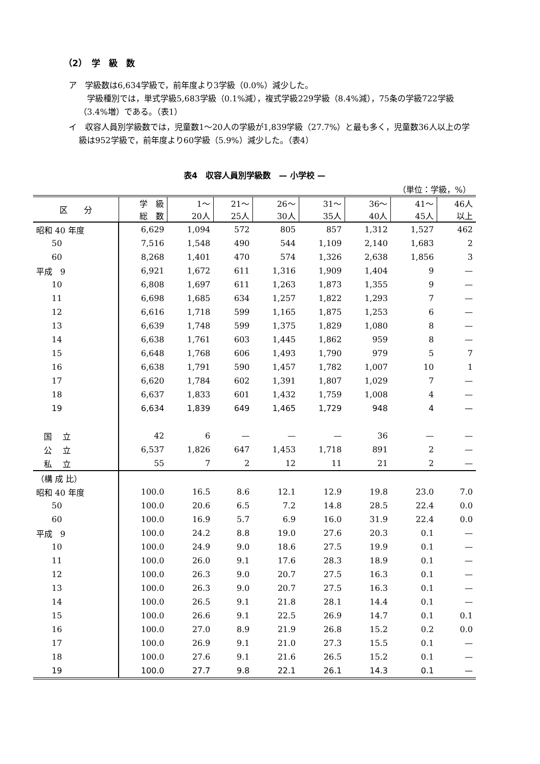（2）　学　級　数
ア　学級数は6,634学級で，前年度より3学級（0.0%）減少した。
　学級種別では，単式学級5,683学級（0.1%減），複式学級229学級（8.4%減），75条の学級722学級（3.4%増）である。（表1）
イ　収容人員別学級数では，児童数1〜20人の学級が1,839学級（27.7%）と最も多く，児童数36人以上の学級は952学級で，前年度より60学級（5.9%）減少した。（表4）
表4　収容人員別学級数　— 小学校 —
（単位：学級，%）
| 区 分 | 学 級 総 数 | 1〜 20人 | 21〜 25人 | 26〜 30人 | 31〜 35人 | 36〜 40人 | 41〜 45人 | 46人 以上 |
| --- | --- | --- | --- | --- | --- | --- | --- | --- |
| 昭和 40 年度 | 6,629 | 1,094 | 572 | 805 | 857 | 1,312 | 1,527 | 462 |
| 50 | 7,516 | 1,548 | 490 | 544 | 1,109 | 2,140 | 1,683 | 2 |
| 60 | 8,268 | 1,401 | 470 | 574 | 1,326 | 2,638 | 1,856 | 3 |
| 平成 9 | 6,921 | 1,672 | 611 | 1,316 | 1,909 | 1,404 | 9 | — |
| 10 | 6,808 | 1,697 | 611 | 1,263 | 1,873 | 1,355 | 9 | — |
| 11 | 6,698 | 1,685 | 634 | 1,257 | 1,822 | 1,293 | 7 | — |
| 12 | 6,616 | 1,718 | 599 | 1,165 | 1,875 | 1,253 | 6 | — |
| 13 | 6,639 | 1,748 | 599 | 1,375 | 1,829 | 1,080 | 8 | — |
| 14 | 6,638 | 1,761 | 603 | 1,445 | 1,862 | 959 | 8 | — |
| 15 | 6,648 | 1,768 | 606 | 1,493 | 1,790 | 979 | 5 | 7 |
| 16 | 6,638 | 1,791 | 590 | 1,457 | 1,782 | 1,007 | 10 | 1 |
| 17 | 6,620 | 1,784 | 602 | 1,391 | 1,807 | 1,029 | 7 | — |
| 18 | 6,637 | 1,833 | 601 | 1,432 | 1,759 | 1,008 | 4 | — |
| 19 | 6,634 | 1,839 | 649 | 1,465 | 1,729 | 948 | 4 | — |
| 国 立 | 42 | 6 | — | — | — | 36 | — | — |
| 公 立 | 6,537 | 1,826 | 647 | 1,453 | 1,718 | 891 | 2 | — |
| 私 立 | 55 | 7 | 2 | 12 | 11 | 21 | 2 | — |
| （構 成 比） | | | | | | | | |
| 昭和 40 年度 | 100.0 | 16.5 | 8.6 | 12.1 | 12.9 | 19.8 | 23.0 | 7.0 |
| 50 | 100.0 | 20.6 | 6.5 | 7.2 | 14.8 | 28.5 | 22.4 | 0.0 |
| 60 | 100.0 | 16.9 | 5.7 | 6.9 | 16.0 | 31.9 | 22.4 | 0.0 |
| 平成 9 | 100.0 | 24.2 | 8.8 | 19.0 | 27.6 | 20.3 | 0.1 | — |
| 10 | 100.0 | 24.9 | 9.0 | 18.6 | 27.5 | 19.9 | 0.1 | — |
| 11 | 100.0 | 26.0 | 9.1 | 17.6 | 28.3 | 18.9 | 0.1 | — |
| 12 | 100.0 | 26.3 | 9.0 | 20.7 | 27.5 | 16.3 | 0.1 | — |
| 13 | 100.0 | 26.3 | 9.0 | 20.7 | 27.5 | 16.3 | 0.1 | — |
| 14 | 100.0 | 26.5 | 9.1 | 21.8 | 28.1 | 14.4 | 0.1 | — |
| 15 | 100.0 | 26.6 | 9.1 | 22.5 | 26.9 | 14.7 | 0.1 | 0.1 |
| 16 | 100.0 | 27.0 | 8.9 | 21.9 | 26.8 | 15.2 | 0.2 | 0.0 |
| 17 | 100.0 | 26.9 | 9.1 | 21.0 | 27.3 | 15.5 | 0.1 | — |
| 18 | 100.0 | 27.6 | 9.1 | 21.6 | 26.5 | 15.2 | 0.1 | — |
| 19 | 100.0 | 27.7 | 9.8 | 22.1 | 26.1 | 14.3 | 0.1 | — |